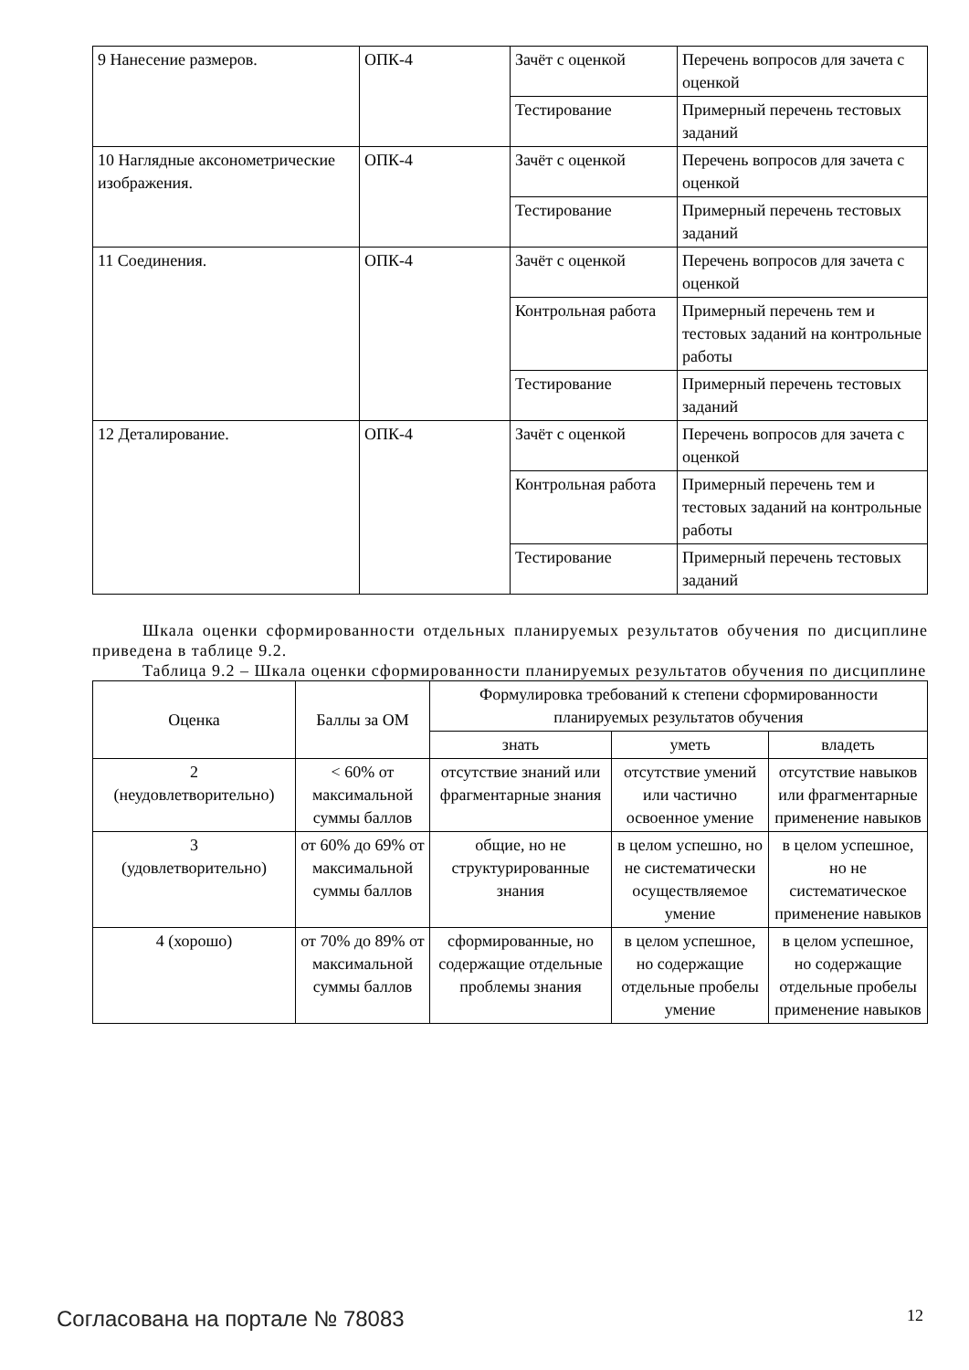| 9 Нанесение размеров. | ОПК-4 | Зачёт с оценкой | Перечень вопросов для зачета с оценкой |
| | | Тестирование | Примерный перечень тестовых заданий |
| 10 Наглядные аксонометрические изображения. | ОПК-4 | Зачёт с оценкой | Перечень вопросов для зачета с оценкой |
| | | Тестирование | Примерный перечень тестовых заданий |
| 11 Соединения. | ОПК-4 | Зачёт с оценкой | Перечень вопросов для зачета с оценкой |
| | | Контрольная работа | Примерный перечень тем и тестовых заданий на контрольные работы |
| | | Тестирование | Примерный перечень тестовых заданий |
| 12 Деталирование. | ОПК-4 | Зачёт с оценкой | Перечень вопросов для зачета с оценкой |
| | | Контрольная работа | Примерный перечень тем и тестовых заданий на контрольные работы |
| | | Тестирование | Примерный перечень тестовых заданий |
Шкала оценки сформированности отдельных планируемых результатов обучения по дисциплине приведена в таблице 9.2.
Таблица 9.2 – Шкала оценки сформированности планируемых результатов обучения по дисциплине
| Оценка | Баллы за ОМ | Формулировка требований к степени сформированности планируемых результатов обучения | | |
| --- | --- | --- | --- | --- |
| | | знать | уметь | владеть |
| 2 (неудовлетворительно) | < 60% от максимальной суммы баллов | отсутствие знаний или фрагментарные знания | отсутствие умений или частично освоенное умение | отсутствие навыков или фрагментарные применение навыков |
| 3 (удовлетворительно) | от 60% до 69% от максимальной суммы баллов | общие, но не структурированные знания | в целом успешно, но не систематически осуществляемое умение | в целом успешное, но не систематическое применение навыков |
| 4 (хорошо) | от 70% до 89% от максимальной суммы баллов | сформированные, но содержащие отдельные проблемы знания | в целом успешное, но содержащие отдельные пробелы умение | в целом успешное, но содержащие отдельные пробелы применение навыков |
Согласована на портале № 78083 12